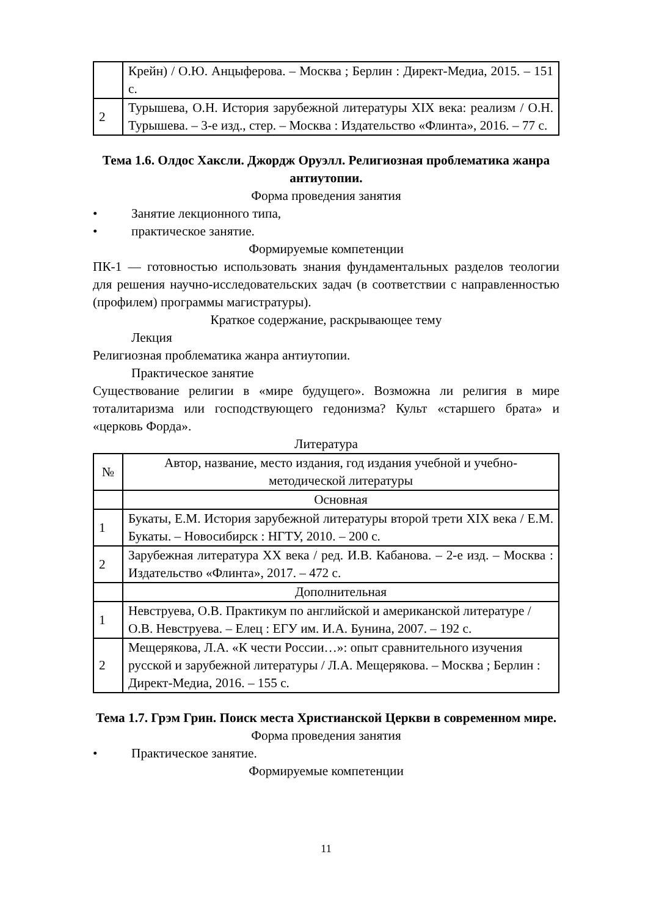| | Крейн) / О.Ю. Анцыферова. – Москва ; Берлин : Директ-Медиа, 2015. – 151 с. |
| 2 | Турышева, О.Н. История зарубежной литературы XIX века: реализм / О.Н. Турышева. – 3-е изд., стер. – Москва : Издательство «Флинта», 2016. – 77 с. |
Тема 1.6. Олдос Хаксли. Джордж Оруэлл. Религиозная проблематика жанра антиутопии.
Форма проведения занятия
• Занятие лекционного типа,
• практическое занятие.
Формируемые компетенции
ПК-1 — готовностью использовать знания фундаментальных разделов теологии для решения научно-исследовательских задач (в соответствии с направленностью (профилем) программы магистратуры).
Краткое содержание, раскрывающее тему
Лекция
Религиозная проблематика жанра антиутопии.
Практическое занятие
Существование религии в «мире будущего». Возможна ли религия в мире тоталитаризма или господствующего гедонизма? Культ «старшего брата» и «церковь Форда».
Литература
| № | Автор, название, место издания, год издания учебной и учебно-методической литературы |
| --- | --- |
| | Основная |
| 1 | Букаты, Е.М. История зарубежной литературы второй трети XIX века / Е.М. Букаты. – Новосибирск : НГТУ, 2010. – 200 с. |
| 2 | Зарубежная литература XX века / ред. И.В. Кабанова. – 2-е изд. – Москва : Издательство «Флинта», 2017. – 472 с. |
| | Дополнительная |
| 1 | Невструева, О.В. Практикум по английской и американской литературе / О.В. Невструева. – Елец : ЕГУ им. И.А. Бунина, 2007. – 192 с. |
| 2 | Мещерякова, Л.А. «К чести России…»: опыт сравнительного изучения русской и зарубежной литературы / Л.А. Мещерякова. – Москва ; Берлин : Директ-Медиа, 2016. – 155 с. |
Тема 1.7. Грэм Грин. Поиск места Христианской Церкви в современном мире.
Форма проведения занятия
• Практическое занятие.
Формируемые компетенции
11